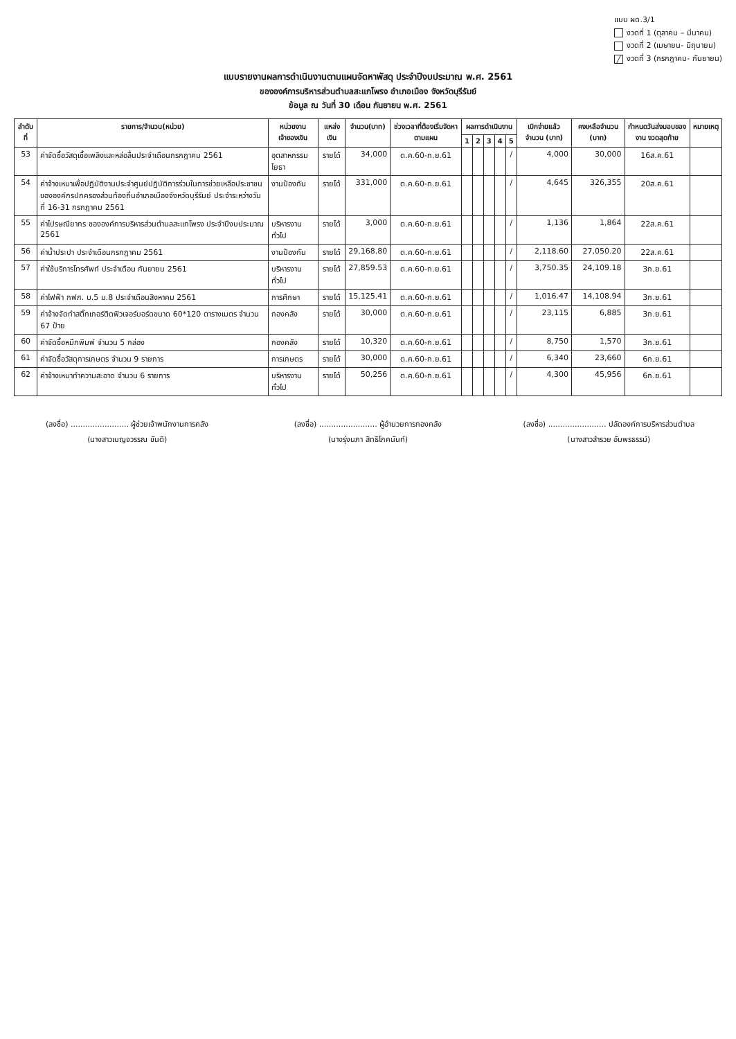แบบ ผด.3/1
งวดที่ 1 (ตุลาคม – มีนาคม)
งวดที่ 2 (เมษายน- มิถุนายน)
╱ งวดที่ 3 (กรกฎาคม- กันยายน)
แบบรายงานผลการดำเนินงานตามแผนจัดหาพัสดุ ประจำปีงบประมาณ พ.ศ. 2561
ขององค์การบริหารส่วนตำบลสะแกโพรง อำเภอเมือง จังหวัดบุรีรัมย์
ข้อมูล ณ วันที่ 30 เดือน กันยายน พ.ศ. 2561
| ลำดับที่ | รายการ/จำนวน(หน่วย) | หน่วยงานเจ้าของเงิน | แหล่งเงิน | จำนวน(บาท) | ช่วงเวลาที่ต้องเริ่มจัดหาตามแผน | ผลการดำเนินงาน | | | | | เบิกจ่ายแล้ว จำนวน (บาท) | คงเหลือจำนวน (บาท) | กำหนดวันส่งมอบของงาน งวดสุดท้าย | หมายเหตุ |
| --- | --- | --- | --- | --- | --- | --- | --- | --- | --- | --- | --- | --- | --- | --- |
| | | | | | | 1 | 2 | 3 | 4 | 5 | | | | |
| 53 | ค่าจัดซื้อวัสดุเชื้อเพลิงและหล่อลื่นประจำเดือนกรกฎาคม 2561 | อุตสาหกรรมโยธา | รายได้ | 34,000 | ต.ค.60-ก.ย.61 | | | | | / | 4,000 | 30,000 | 16ส.ค.61 | |
| 54 | ค่าจ้างเหมาเพื่อปฏิบัติงานประจำศูนย์ปฏิบัติการร่วมในการช่วยเหลือประชาชนขององค์กรปกครองส่วนท้องถิ่นอำเภอเมืองจังหวัดบุรีรัมย์ ประจำระหว่างวันที่ 16-31 กรกฎาคม 2561 | งานป้องกัน | รายได้ | 331,000 | ต.ค.60-ก.ย.61 | | | | | / | 4,645 | 326,355 | 20ส.ค.61 | |
| 55 | ค่าไปรษณียากร ขององค์การบริหารส่วนตำบลสะแกโพรง ประจำปีงบประมาณ 2561 | บริหารงานทั่วไป | รายได้ | 3,000 | ต.ค.60-ก.ย.61 | | | | | / | 1,136 | 1,864 | 22ส.ค.61 | |
| 56 | ค่าน้ำประปา ประจำเดือนกรกฎาคม 2561 | งานป้องกัน | รายได้ | 29,168.80 | ต.ค.60-ก.ย.61 | | | | | / | 2,118.60 | 27,050.20 | 22ส.ค.61 | |
| 57 | ค่าใช้บริการโทรศัพท์ ประจำเดือน กันยายน 2561 | บริหารงานทั่วไป | รายได้ | 27,859.53 | ต.ค.60-ก.ย.61 | | | | | / | 3,750.35 | 24,109.18 | 3ก.ย.61 | |
| 58 | ค่าไฟฟ้า กฟภ. ม.5 ม.8 ประจำเดือนสิงหาคม 2561 | การศึกษา | รายได้ | 15,125.41 | ต.ค.60-ก.ย.61 | | | | | / | 1,016.47 | 14,108.94 | 3ก.ย.61 | |
| 59 | ค่าจ้างจัดทำสติ๊กเกอร์ติดฟิวเจอร์บอร์ดขนาด 60*120 ตารางเมตร จำนวน 67 ป้าย | กองคลัง | รายได้ | 30,000 | ต.ค.60-ก.ย.61 | | | | | / | 23,115 | 6,885 | 3ก.ย.61 | |
| 60 | ค่าจัดซื้อหมึกพิมพ์ จำนวน 5 กล่อง | กองคลัง | รายได้ | 10,320 | ต.ค.60-ก.ย.61 | | | | | / | 8,750 | 1,570 | 3ก.ย.61 | |
| 61 | ค่าจัดซื้อวัสดุการเกษตร จำนวน 9 รายการ | การเกษตร | รายได้ | 30,000 | ต.ค.60-ก.ย.61 | | | | | / | 6,340 | 23,660 | 6ก.ย.61 | |
| 62 | ค่าจ้างเหมาทำความสะอาด จำนวน 6 รายการ | บริหารงานทั่วไป | รายได้ | 50,256 | ต.ค.60-ก.ย.61 | | | | | / | 4,300 | 45,956 | 6ก.ย.61 | |
(ลงชื่อ) ........................ ผู้ช่วยเจ้าพนักงานการคลัง
(นางสาวเบญจวรรณ ขันติ)
(ลงชื่อ) ........................ ผู้อำนวยการกองคลัง
(นางรุ่งนภา สิทธิโภคนันท์)
(ลงชื่อ) ........................ ปลัดองค์การบริหารส่วนตำบล
(นางสาวสำรวย อัมพรธรรม์)